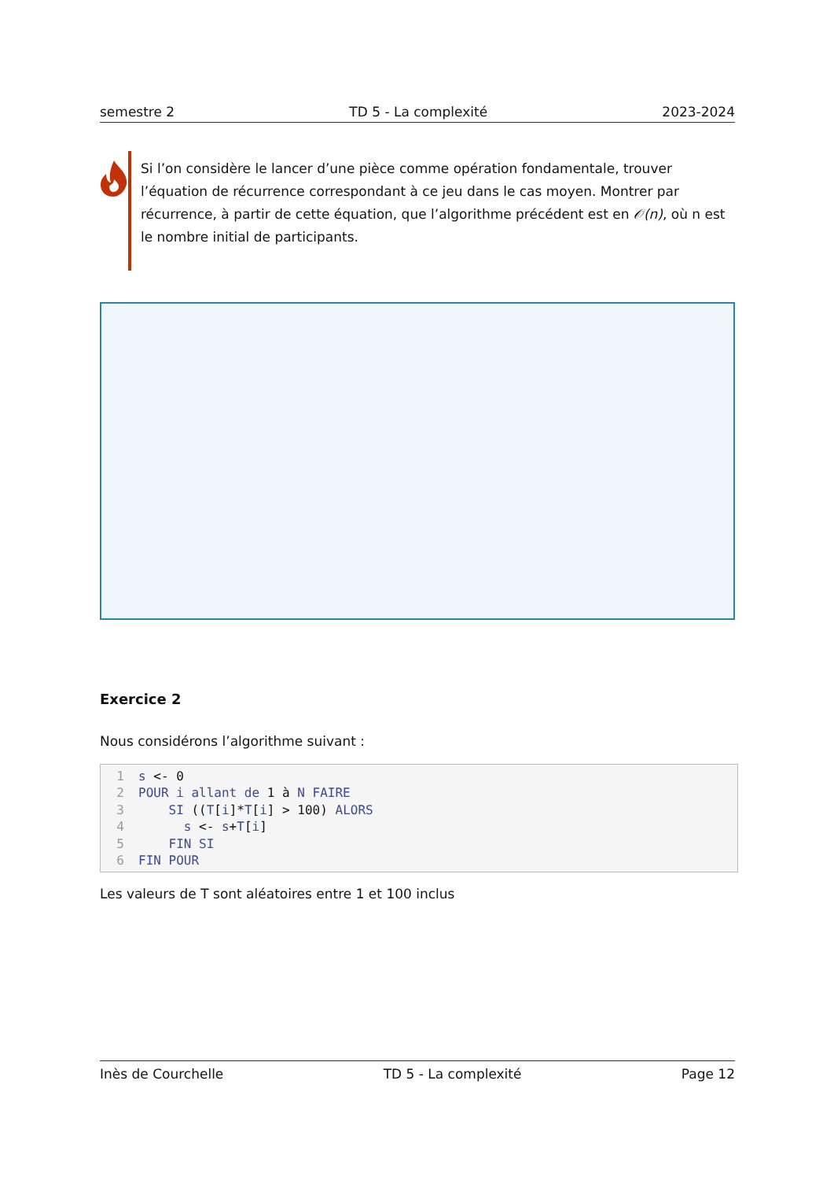semestre 2 TD 5 - La complexité 2023-2024
Si l’on considère le lancer d’une pièce comme opération fondamentale, trouver l’équation de récurrence correspondant à ce jeu dans le cas moyen. Montrer par récurrence, à partir de cette équation, que l’algorithme précédent est en 𝒪(n), où n est le nombre initial de participants.
Exercice 2
Nous considérons l’algorithme suivant :
1 s <- 0
2 POUR i allant de 1 à N FAIRE
3    SI ((T[i]*T[i] > 100) ALORS
4      s <- s+T[i]
5    FIN SI
6 FIN POUR
Les valeurs de T sont aléatoires entre 1 et 100 inclus
Inès de Courchelle TD 5 - La complexité Page 12